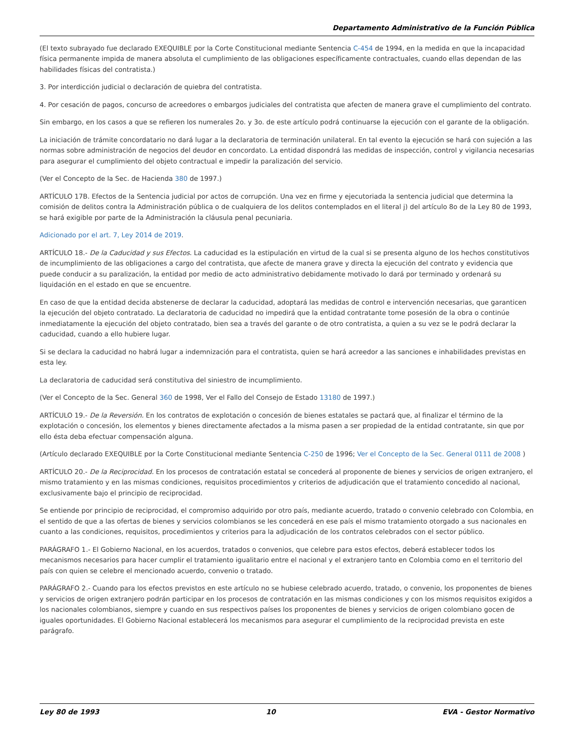Departamento Administrativo de la Función Pública
(El texto subrayado fue declarado EXEQUIBLE por la Corte Constitucional mediante Sentencia C-454 de 1994, en la medida en que la incapacidad física permanente impida de manera absoluta el cumplimiento de las obligaciones específicamente contractuales, cuando ellas dependan de las habilidades físicas del contratista.)
3. Por interdicción judicial o declaración de quiebra del contratista.
4. Por cesación de pagos, concurso de acreedores o embargos judiciales del contratista que afecten de manera grave el cumplimiento del contrato.
Sin embargo, en los casos a que se refieren los numerales 2o. y 3o. de este artículo podrá continuarse la ejecución con el garante de la obligación.
La iniciación de trámite concordatario no dará lugar a la declaratoria de terminación unilateral. En tal evento la ejecución se hará con sujeción a las normas sobre administración de negocios del deudor en concordato. La entidad dispondrá las medidas de inspección, control y vigilancia necesarias para asegurar el cumplimiento del objeto contractual e impedir la paralización del servicio.
(Ver el Concepto de la Sec. de Hacienda 380 de 1997.)
ARTÍCULO 17B. Efectos de la Sentencia judicial por actos de corrupción. Una vez en firme y ejecutoriada la sentencia judicial que determina la comisión de delitos contra la Administración pública o de cualquiera de los delitos contemplados en el literal j) del artículo 8o de la Ley 80 de 1993, se hará exigible por parte de la Administración la cláusula penal pecuniaria.
Adicionado por el art. 7, Ley 2014 de 2019.
ARTÍCULO 18.- De la Caducidad y sus Efectos. La caducidad es la estipulación en virtud de la cual si se presenta alguno de los hechos constitutivos de incumplimiento de las obligaciones a cargo del contratista, que afecte de manera grave y directa la ejecución del contrato y evidencia que puede conducir a su paralización, la entidad por medio de acto administrativo debidamente motivado lo dará por terminado y ordenará su liquidación en el estado en que se encuentre.
En caso de que la entidad decida abstenerse de declarar la caducidad, adoptará las medidas de control e intervención necesarias, que garanticen la ejecución del objeto contratado. La declaratoria de caducidad no impedirá que la entidad contratante tome posesión de la obra o continúe inmediatamente la ejecución del objeto contratado, bien sea a través del garante o de otro contratista, a quien a su vez se le podrá declarar la caducidad, cuando a ello hubiere lugar.
Si se declara la caducidad no habrá lugar a indemnización para el contratista, quien se hará acreedor a las sanciones e inhabilidades previstas en esta ley.
La declaratoria de caducidad será constitutiva del siniestro de incumplimiento.
(Ver el Concepto de la Sec. General 360 de 1998, Ver el Fallo del Consejo de Estado 13180 de 1997.)
ARTÍCULO 19.- De la Reversión. En los contratos de explotación o concesión de bienes estatales se pactará que, al finalizar el término de la explotación o concesión, los elementos y bienes directamente afectados a la misma pasen a ser propiedad de la entidad contratante, sin que por ello ésta deba efectuar compensación alguna.
(Artículo declarado EXEQUIBLE por la Corte Constitucional mediante Sentencia C-250 de 1996; Ver el Concepto de la Sec. General 0111 de 2008 )
ARTÍCULO 20.- De la Reciprocidad. En los procesos de contratación estatal se concederá al proponente de bienes y servicios de origen extranjero, el mismo tratamiento y en las mismas condiciones, requisitos procedimientos y criterios de adjudicación que el tratamiento concedido al nacional, exclusivamente bajo el principio de reciprocidad.
Se entiende por principio de reciprocidad, el compromiso adquirido por otro país, mediante acuerdo, tratado o convenio celebrado con Colombia, en el sentido de que a las ofertas de bienes y servicios colombianos se les concederá en ese país el mismo tratamiento otorgado a sus nacionales en cuanto a las condiciones, requisitos, procedimientos y criterios para la adjudicación de los contratos celebrados con el sector público.
PARÁGRAFO 1.- El Gobierno Nacional, en los acuerdos, tratados o convenios, que celebre para estos efectos, deberá establecer todos los mecanismos necesarios para hacer cumplir el tratamiento igualitario entre el nacional y el extranjero tanto en Colombia como en el territorio del país con quien se celebre el mencionado acuerdo, convenio o tratado.
PARÁGRAFO 2.- Cuando para los efectos previstos en este artículo no se hubiese celebrado acuerdo, tratado, o convenio, los proponentes de bienes y servicios de origen extranjero podrán participar en los procesos de contratación en las mismas condiciones y con los mismos requisitos exigidos a los nacionales colombianos, siempre y cuando en sus respectivos países los proponentes de bienes y servicios de origen colombiano gocen de iguales oportunidades. El Gobierno Nacional establecerá los mecanismos para asegurar el cumplimiento de la reciprocidad prevista en este parágrafo.
Ley 80 de 1993 10 EVA - Gestor Normativo